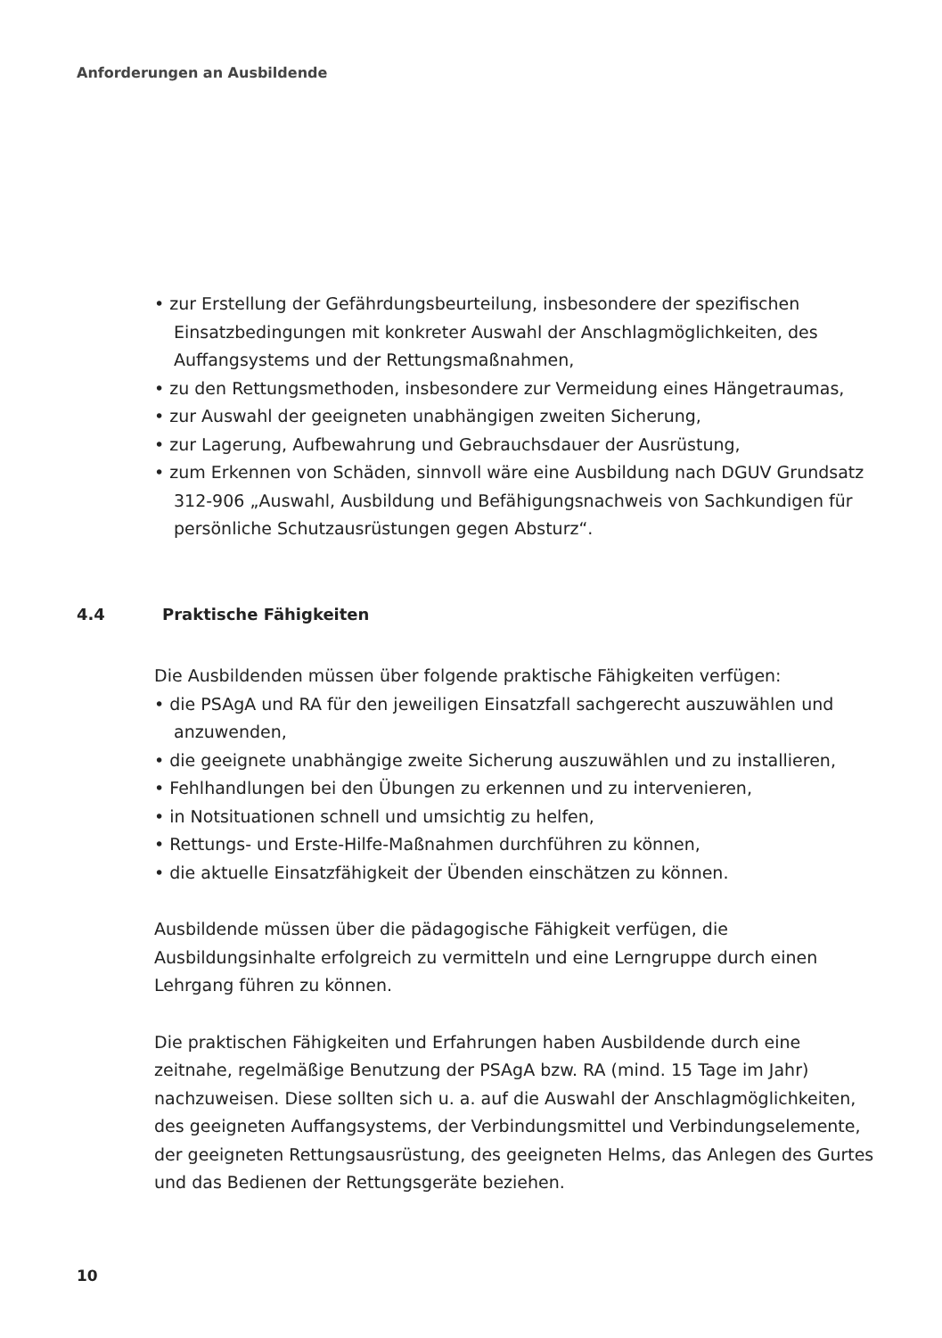Anforderungen an Ausbildende
• zur Erstellung der Gefährdungsbeurteilung, insbesondere der spezifischen Einsatzbedingungen mit konkreter Auswahl der Anschlagmöglichkeiten, des Auffangsystems und der Rettungsmaßnahmen,
• zu den Rettungsmethoden, insbesondere zur Vermeidung eines Hängetraumas,
• zur Auswahl der geeigneten unabhängigen zweiten Sicherung,
• zur Lagerung, Aufbewahrung und Gebrauchsdauer der Ausrüstung,
• zum Erkennen von Schäden, sinnvoll wäre eine Ausbildung nach DGUV Grundsatz 312-906 „Auswahl, Ausbildung und Befähigungsnachweis von Sachkundigen für persönliche Schutzausrüstungen gegen Absturz“.
4.4 Praktische Fähigkeiten
Die Ausbildenden müssen über folgende praktische Fähigkeiten verfügen:
• die PSAgA und RA für den jeweiligen Einsatzfall sachgerecht auszuwählen und anzuwenden,
• die geeignete unabhängige zweite Sicherung auszuwählen und zu installieren,
• Fehlhandlungen bei den Übungen zu erkennen und zu intervenieren,
• in Notsituationen schnell und umsichtig zu helfen,
• Rettungs- und Erste-Hilfe-Maßnahmen durchführen zu können,
• die aktuelle Einsatzfähigkeit der Übenden einschätzen zu können.
Ausbildende müssen über die pädagogische Fähigkeit verfügen, die Ausbildungsinhalte erfolgreich zu vermitteln und eine Lerngruppe durch einen Lehrgang führen zu können.
Die praktischen Fähigkeiten und Erfahrungen haben Ausbildende durch eine zeitnahe, regelmäßige Benutzung der PSAgA bzw. RA (mind. 15 Tage im Jahr) nachzuweisen. Diese sollten sich u. a. auf die Auswahl der Anschlagmöglichkeiten, des geeigneten Auffangsystems, der Verbindungsmittel und Verbindungselemente, der geeigneten Rettungsausrüstung, des geeigneten Helms, das Anlegen des Gurtes und das Bedienen der Rettungsgeräte beziehen.
10